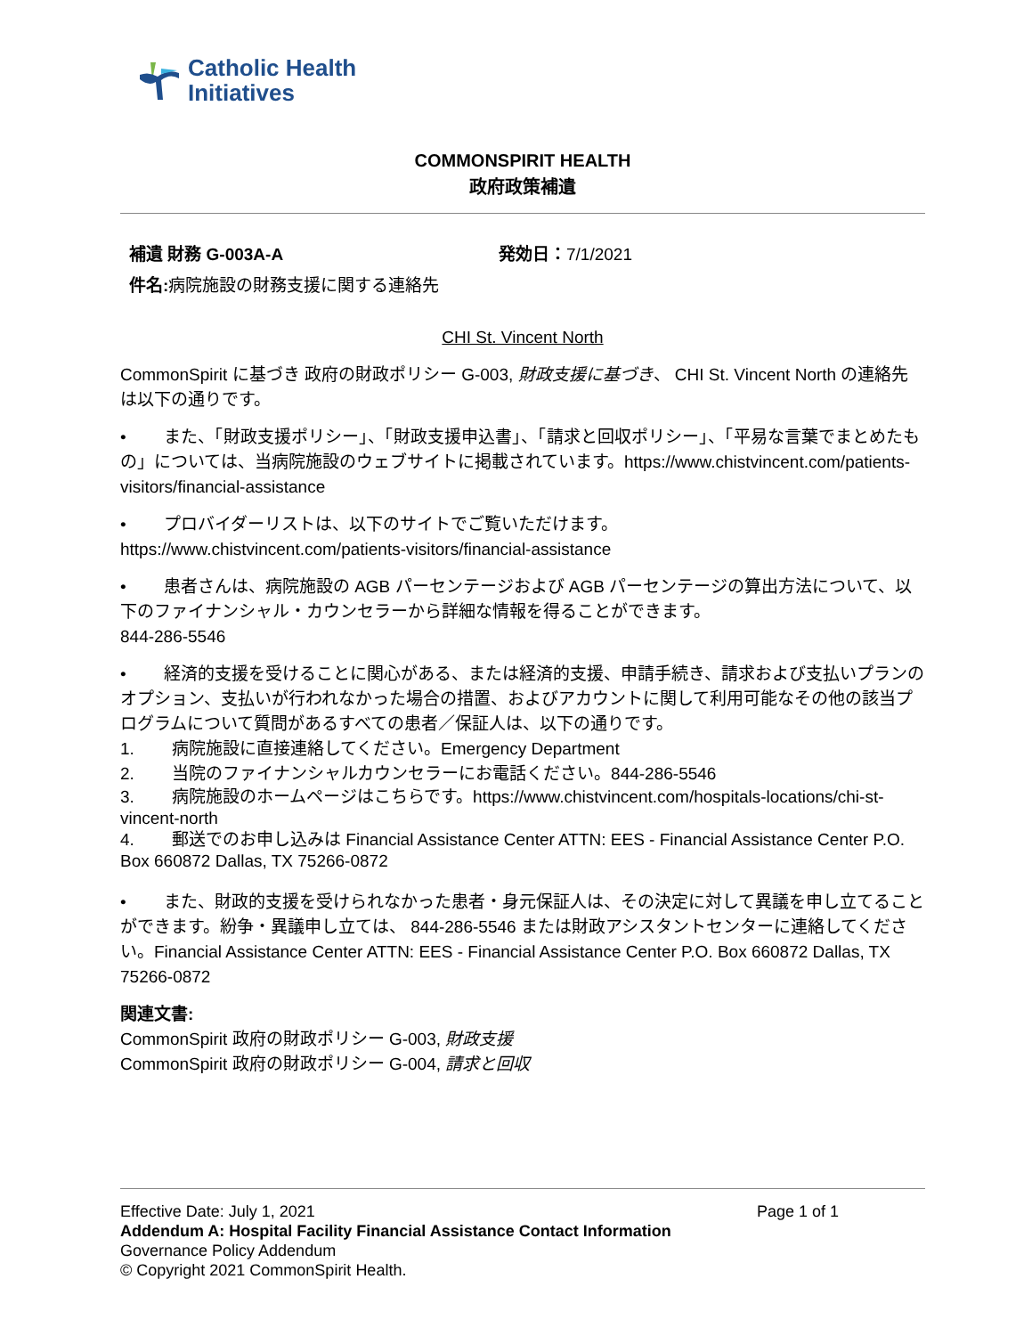Catholic Health
Initiatives
COMMONSPIRIT HEALTH
政府政策補遺
補遺 財務 G-003A-A 発効日：7/1/2021
件名: 病院施設の財務支援に関する連絡先
CHI St. Vincent North
CommonSpirit に基づき 政府の財政ポリシー G-003, 財政支援に基づき、 CHI St. Vincent North の連絡先は以下の通りです。
• また、「財政支援ポリシー」、「財政支援申込書」、「請求と回収ポリシー」、「平易な言葉でまとめたもの」については、当病院施設のウェブサイトに掲載されています。https://www.chistvincent.com/patients-visitors/financial-assistance
• プロバイダーリストは、以下のサイトでご覧いただけます。
https://www.chistvincent.com/patients-visitors/financial-assistance
• 患者さんは、病院施設の AGB パーセンテージおよび AGB パーセンテージの算出方法について、以下のファイナンシャル・カウンセラーから詳細な情報を得ることができます。
844-286-5546
• 経済的支援を受けることに関心がある、または経済的支援、申請手続き、請求および支払いプランのオプション、支払いが行われなかった場合の措置、およびアカウントに関して利用可能なその他の該当プログラムについて質問があるすべての患者／保証人は、以下の通りです。
1. 病院施設に直接連絡してください。Emergency Department
2. 当院のファイナンシャルカウンセラーにお電話ください。844-286-5546
3. 病院施設のホームページはこちらです。https://www.chistvincent.com/hospitals-locations/chi-st-vincent-north
4. 郵送でのお申し込みは Financial Assistance Center ATTN: EES - Financial Assistance Center P.O. Box 660872 Dallas, TX 75266-0872
• また、財政的支援を受けられなかった患者・身元保証人は、その決定に対して異議を申し立てることができます。紛争・異議申し立ては、 844-286-5546 または財政アシスタントセンターに連絡してください。Financial Assistance Center ATTN: EES - Financial Assistance Center P.O. Box 660872 Dallas, TX 75266-0872
関連文書:
CommonSpirit 政府の財政ポリシー G-003, 財政支援
CommonSpirit 政府の財政ポリシー G-004, 請求と回収
Effective Date: July 1, 2021 Page 1 of 1
Addendum A: Hospital Facility Financial Assistance Contact Information
Governance Policy Addendum
© Copyright 2021 CommonSpirit Health.